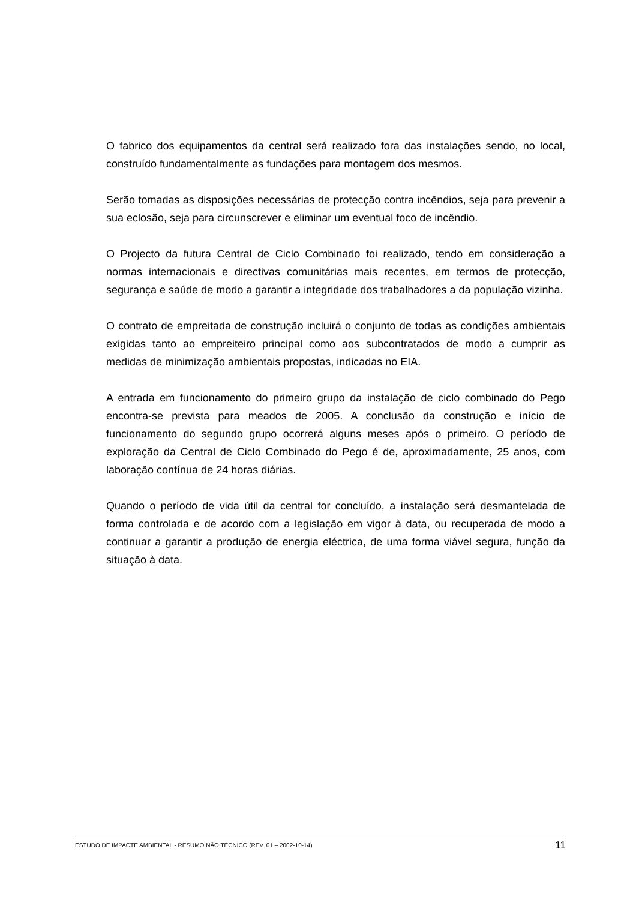O fabrico dos equipamentos da central será realizado fora das instalações sendo, no local, construído fundamentalmente as fundações para montagem dos mesmos.
Serão tomadas as disposições necessárias de protecção contra incêndios, seja para prevenir a sua eclosão, seja para circunscrever e eliminar um eventual foco de incêndio.
O Projecto da futura Central de Ciclo Combinado foi realizado, tendo em consideração a normas internacionais e directivas comunitárias mais recentes, em termos de protecção, segurança e saúde de modo a garantir a integridade dos trabalhadores a da população vizinha.
O contrato de empreitada de construção incluirá o conjunto de todas as condições ambientais exigidas tanto ao empreiteiro principal como aos subcontratados de modo a cumprir as medidas de minimização ambientais propostas, indicadas no EIA.
A entrada em funcionamento do primeiro grupo da instalação de ciclo combinado do Pego encontra-se prevista para meados de 2005. A conclusão da construção e início de funcionamento do segundo grupo ocorrerá alguns meses após o primeiro. O período de exploração da Central de Ciclo Combinado do Pego é de, aproximadamente, 25 anos, com laboração contínua de 24 horas diárias.
Quando o período de vida útil da central for concluído, a instalação será desmantelada de forma controlada e de acordo com a legislação em vigor à data, ou recuperada de modo a continuar a garantir a produção de energia eléctrica, de uma forma viável segura, função da situação à data.
ESTUDO DE IMPACTE AMBIENTAL - RESUMO NÃO TÉCNICO (REV. 01 – 2002-10-14) 11